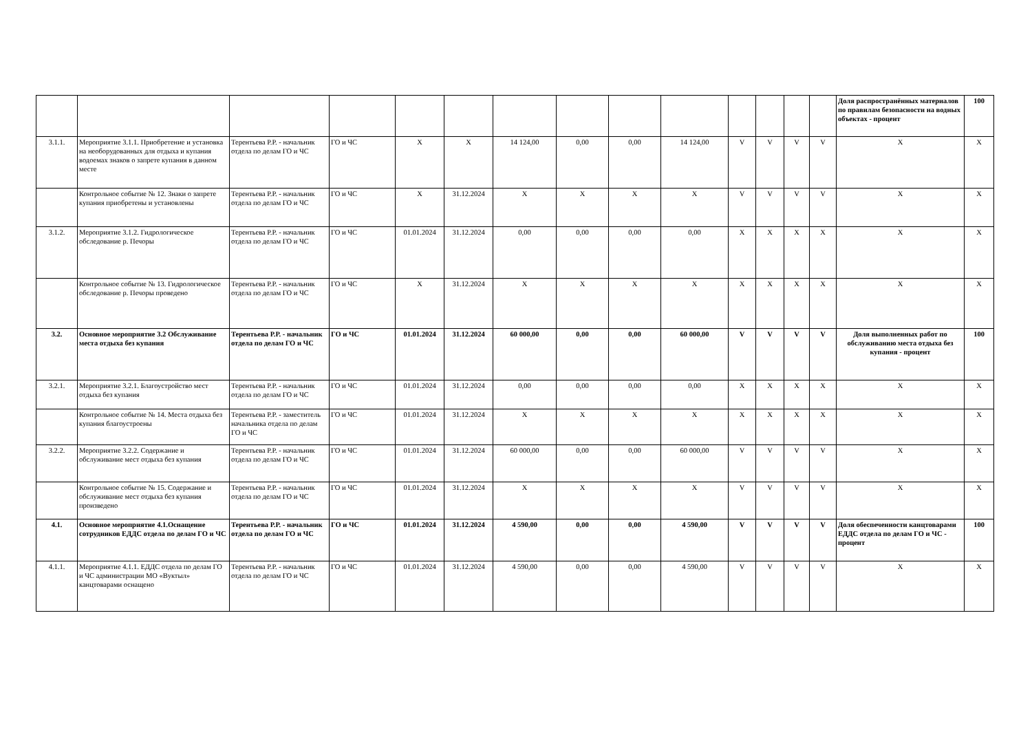| | | | | | | | | | | | | | | Доля распространённых материалов по правилам безопасности на водных объектах - процент | 100 |
| 3.1.1. | Мероприятие 3.1.1. Приобретение и установка на необорудованных для отдыха и купания водоемах знаков о запрете купания в данном месте | Терентьева Р.Р. - начальник отдела по делам ГО и ЧС | ГО и ЧС | X | X | 14 124,00 | 0,00 | 0,00 | 14 124,00 | V | V | V | V | X | X |
| | Контрольное событие № 12. Знаки о запрете купания приобретены и установлены | Терентьева Р.Р. - начальник отдела по делам ГО и ЧС | ГО и ЧС | X | 31.12.2024 | X | X | X | X | V | V | V | V | X | X |
| 3.1.2. | Мероприятие 3.1.2. Гидрологическое обследование р. Печоры | Терентьева Р.Р. - начальник отдела по делам ГО и ЧС | ГО и ЧС | 01.01.2024 | 31.12.2024 | 0,00 | 0,00 | 0,00 | 0,00 | X | X | X | X | X | X |
| | Контрольное событие № 13. Гидрологическое обследование р. Печоры проведено | Терентьева Р.Р. - начальник отдела по делам ГО и ЧС | ГО и ЧС | X | 31.12.2024 | X | X | X | X | X | X | X | X | X | X |
| 3.2. | Основное мероприятие 3.2 Обслуживание места отдыха без купания | Терентьева Р.Р. - начальник отдела по делам ГО и ЧС | ГО и ЧС | 01.01.2024 | 31.12.2024 | 60 000,00 | 0,00 | 0,00 | 60 000,00 | V | V | V | V | Доля выполненных работ по обслуживанию места отдыха без купания - процент | 100 |
| 3.2.1. | Мероприятие 3.2.1. Благоустройство мест отдыха без купания | Терентьева Р.Р. - начальник отдела по делам ГО и ЧС | ГО и ЧС | 01.01.2024 | 31.12.2024 | 0,00 | 0,00 | 0,00 | 0,00 | X | X | X | X | X | X |
| | Контрольное событие № 14. Места отдыха без купания благоустроены | Терентьева Р.Р. - заместитель начальника отдела по делам ГО и ЧС | ГО и ЧС | 01.01.2024 | 31.12.2024 | X | X | X | X | X | X | X | X | X | X |
| 3.2.2. | Мероприятие 3.2.2. Содержание и обслуживание мест отдыха без купания | Терентьева Р.Р. - начальник отдела по делам ГО и ЧС | ГО и ЧС | 01.01.2024 | 31.12.2024 | 60 000,00 | 0,00 | 0,00 | 60 000,00 | V | V | V | V | X | X |
| | Контрольное событие № 15. Содержание и обслуживание мест отдыха без купания произведено | Терентьева Р.Р. - начальник отдела по делам ГО и ЧС | ГО и ЧС | 01.01.2024 | 31.12.2024 | X | X | X | X | V | V | V | V | X | X |
| 4.1. | Основное мероприятие 4.1.Оснащение сотрудников ЕДДС отдела по делам ГО и ЧС | Терентьева Р.Р. - начальник отдела по делам ГО и ЧС | ГО и ЧС | 01.01.2024 | 31.12.2024 | 4 590,00 | 0,00 | 0,00 | 4 590,00 | V | V | V | V | Доля обеспеченности канцтоварами ЕДДС отдела по делам ГО и ЧС - процент | 100 |
| 4.1.1. | Мероприятие 4.1.1. ЕДДС отдела по делам ГО и ЧС администрации МО «Вуктыл» канцтоварами оснащено | Терентьева Р.Р. - начальник отдела по делам ГО и ЧС | ГО и ЧС | 01.01.2024 | 31.12.2024 | 4 590,00 | 0,00 | 0,00 | 4 590,00 | V | V | V | V | X | X |